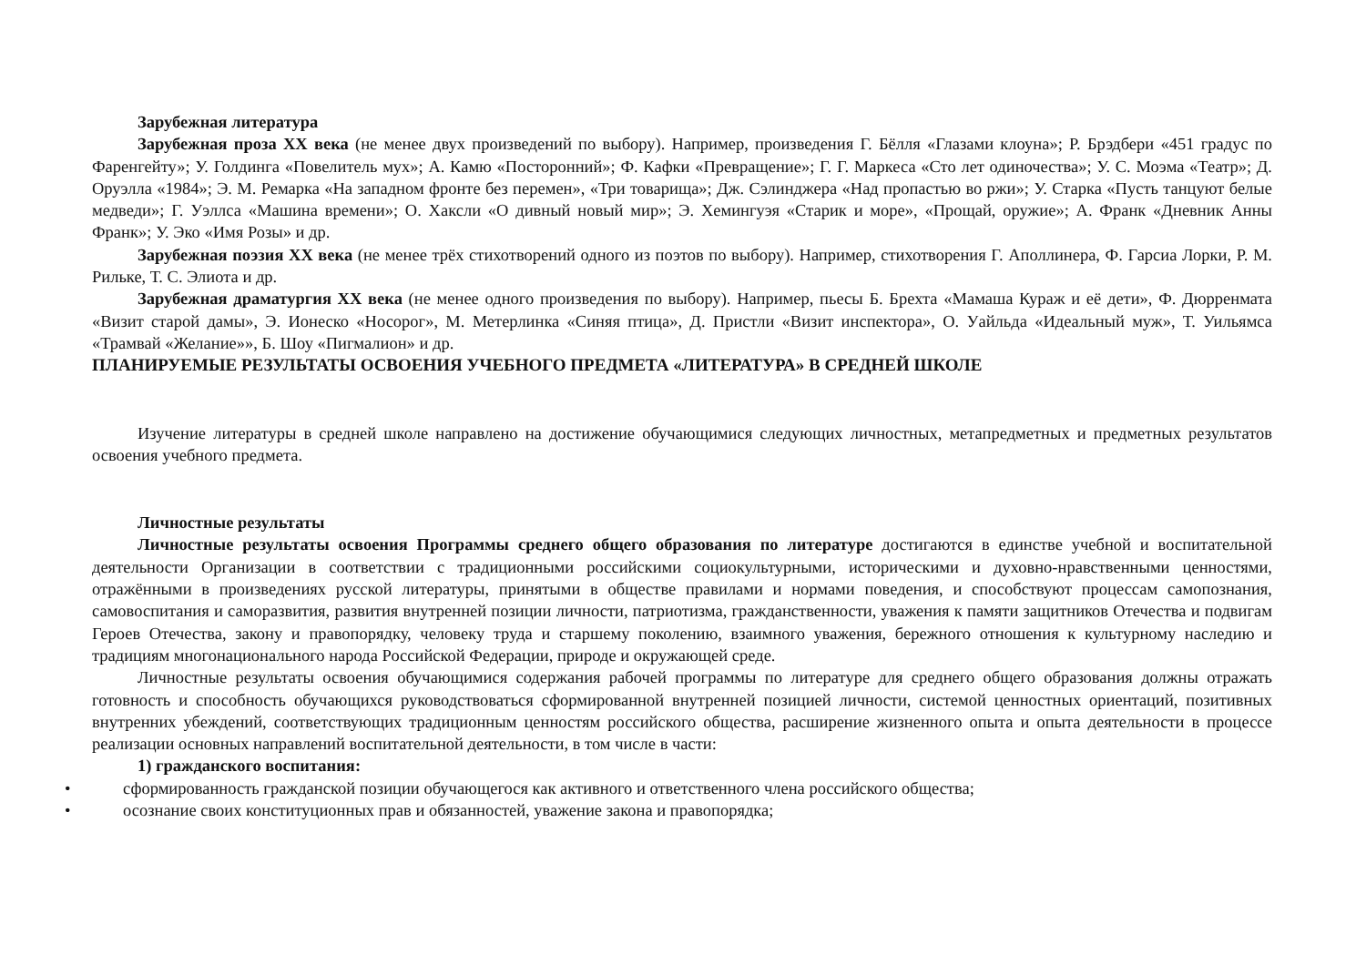Зарубежная литература
Зарубежная проза XX века (не менее двух произведений по выбору). Например, произведения Г. Бёлля «Глазами клоуна»; Р. Брэдбери «451 градус по Фаренгейту»; У. Голдинга «Повелитель мух»; А. Камю «Посторонний»; Ф. Кафки «Превращение»; Г. Г. Маркеса «Сто лет одиночества»; У. С. Моэма «Театр»; Д. Оруэлла «1984»; Э. М. Ремарка «На западном фронте без перемен», «Три товарища»; Дж. Сэлинджера «Над пропастью во ржи»; У. Старка «Пусть танцуют белые медведи»; Г. Уэллса «Машина времени»; О. Хаксли «О дивный новый мир»; Э. Хемингуэя «Старик и море», «Прощай, оружие»; А. Франк «Дневник Анны Франк»; У. Эко «Имя Розы» и др.
Зарубежная поэзия XX века (не менее трёх стихотворений одного из поэтов по выбору). Например, стихотворения Г. Аполлинера, Ф. Гарсиа Лорки, Р. М. Рильке, Т. С. Элиота и др.
Зарубежная драматургия XX века (не менее одного произведения по выбору). Например, пьесы Б. Брехта «Мамаша Кураж и её дети», Ф. Дюрренмата «Визит старой дамы», Э. Ионеско «Носорог», М. Метерлинка «Синяя птица», Д. Пристли «Визит инспектора», О. Уайльда «Идеальный муж», Т. Уильямса «Трамвай «Желание»», Б. Шоу «Пигмалион» и др.
ПЛАНИРУЕМЫЕ РЕЗУЛЬТАТЫ ОСВОЕНИЯ УЧЕБНОГО ПРЕДМЕТА «ЛИТЕРАТУРА» В СРЕДНЕЙ ШКОЛЕ
Изучение литературы в средней школе направлено на достижение обучающимися следующих личностных, метапредметных и предметных результатов освоения учебного предмета.
Личностные результаты
Личностные результаты освоения Программы среднего общего образования по литературе достигаются в единстве учебной и воспитательной деятельности Организации в соответствии с традиционными российскими социокультурными, историческими и духовно-нравственными ценностями, отражёнными в произведениях русской литературы, принятыми в обществе правилами и нормами поведения, и способствуют процессам самопознания, самовоспитания и саморазвития, развития внутренней позиции личности, патриотизма, гражданственности, уважения к памяти защитников Отечества и подвигам Героев Отечества, закону и правопорядку, человеку труда и старшему поколению, взаимного уважения, бережного отношения к культурному наследию и традициям многонационального народа Российской Федерации, природе и окружающей среде.
Личностные результаты освоения обучающимися содержания рабочей программы по литературе для среднего общего образования должны отражать готовность и способность обучающихся руководствоваться сформированной внутренней позицией личности, системой ценностных ориентаций, позитивных внутренних убеждений, соответствующих традиционным ценностям российского общества, расширение жизненного опыта и опыта деятельности в процессе реализации основных направлений воспитательной деятельности, в том числе в части:
1) гражданского воспитания:
• сформированность гражданской позиции обучающегося как активного и ответственного члена российского общества;
• осознание своих конституционных прав и обязанностей, уважение закона и правопорядка;